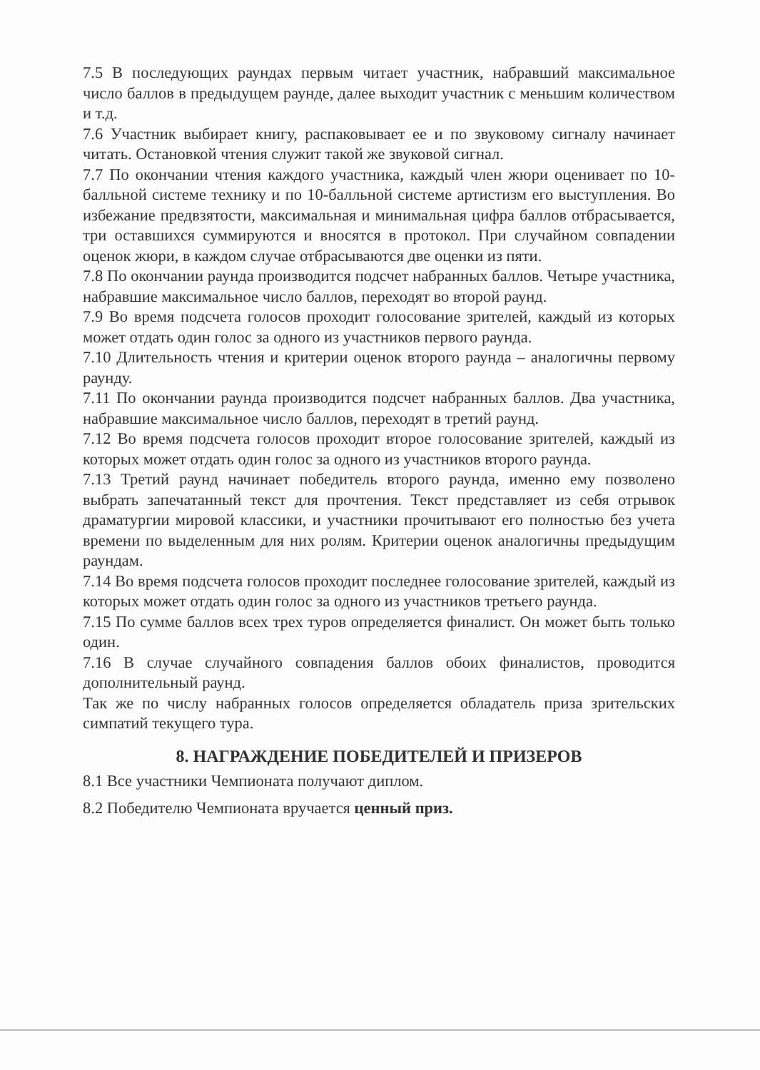7.5 В последующих раундах первым читает участник, набравший максимальное число баллов в предыдущем раунде, далее выходит участник с меньшим количеством и т.д.
7.6 Участник выбирает книгу, распаковывает ее и по звуковому сигналу начинает читать. Остановкой чтения служит такой же звуковой сигнал.
7.7 По окончании чтения каждого участника, каждый член жюри оценивает по 10-балльной системе технику и по 10-балльной системе артистизм его выступления. Во избежание предвзятости, максимальная и минимальная цифра баллов отбрасывается, три оставшихся суммируются и вносятся в протокол. При случайном совпадении оценок жюри, в каждом случае отбрасываются две оценки из пяти.
7.8 По окончании раунда производится подсчет набранных баллов. Четыре участника, набравшие максимальное число баллов, переходят во второй раунд.
7.9 Во время подсчета голосов проходит голосование зрителей, каждый из которых может отдать один голос за одного из участников первого раунда.
7.10 Длительность чтения и критерии оценок второго раунда – аналогичны первому раунду.
7.11 По окончании раунда производится подсчет набранных баллов. Два участника, набравшие максимальное число баллов, переходят в третий раунд.
7.12 Во время подсчета голосов проходит второе голосование зрителей, каждый из которых может отдать один голос за одного из участников второго раунда.
7.13 Третий раунд начинает победитель второго раунда, именно ему позволено выбрать запечатанный текст для прочтения. Текст представляет из себя отрывок драматургии мировой классики, и участники прочитывают его полностью без учета времени по выделенным для них ролям. Критерии оценок аналогичны предыдущим раундам.
7.14 Во время подсчета голосов проходит последнее голосование зрителей, каждый из которых может отдать один голос за одного из участников третьего раунда.
7.15 По сумме баллов всех трех туров определяется финалист. Он может быть только один.
7.16 В случае случайного совпадения баллов обоих финалистов, проводится дополнительный раунд.
Так же по числу набранных голосов определяется обладатель приза зрительских симпатий текущего тура.
8. НАГРАЖДЕНИЕ ПОБЕДИТЕЛЕЙ И ПРИЗЕРОВ
8.1 Все участники Чемпионата получают диплом.
8.2 Победителю Чемпионата вручается ценный приз.